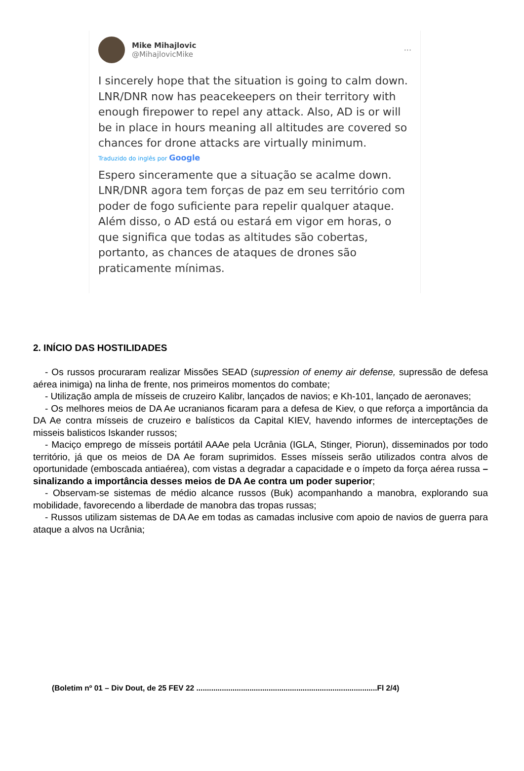Mike Mihajlovic
@MihajlovicMike
···
I sincerely hope that the situation is going to calm down. LNR/DNR now has peacekeepers on their territory with enough firepower to repel any attack. Also, AD is or will be in place in hours meaning all altitudes are covered so chances for drone attacks are virtually minimum.
Traduzido do inglês por Google
Espero sinceramente que a situação se acalme down. LNR/DNR agora tem forças de paz em seu território com poder de fogo suficiente para repelir qualquer ataque. Além disso, o AD está ou estará em vigor em horas, o que significa que todas as altitudes são cobertas, portanto, as chances de ataques de drones são praticamente mínimas.
2. INÍCIO DAS HOSTILIDADES
- Os russos procuraram realizar Missões SEAD (supression of enemy air defense, supressão de defesa aérea inimiga) na linha de frente, nos primeiros momentos do combate;
- Utilização ampla de mísseis de cruzeiro Kalibr, lançados de navios; e Kh-101, lançado de aeronaves;
- Os melhores meios de DA Ae ucranianos ficaram para a defesa de Kiev, o que reforça a importância da DA Ae contra mísseis de cruzeiro e balísticos da Capital KIEV, havendo informes de interceptações de misseis balisticos Iskander russos;
- Maciço emprego de mísseis portátil AAAe pela Ucrânia (IGLA, Stinger, Piorun), disseminados por todo território, já que os meios de DA Ae foram suprimidos. Esses mísseis serão utilizados contra alvos de oportunidade (emboscada antiaérea), com vistas a degradar a capacidade e o ímpeto da força aérea russa – sinalizando a importância desses meios de DA Ae contra um poder superior;
- Observam-se sistemas de médio alcance russos (Buk) acompanhando a manobra, explorando sua mobilidade, favorecendo a liberdade de manobra das tropas russas;
- Russos utilizam sistemas de DA Ae em todas as camadas inclusive com apoio de navios de guerra para ataque a alvos na Ucrânia;
(Boletim nº 01 – Div Dout, de 25 FEV 22 .....................................................................................Fl 2/4)